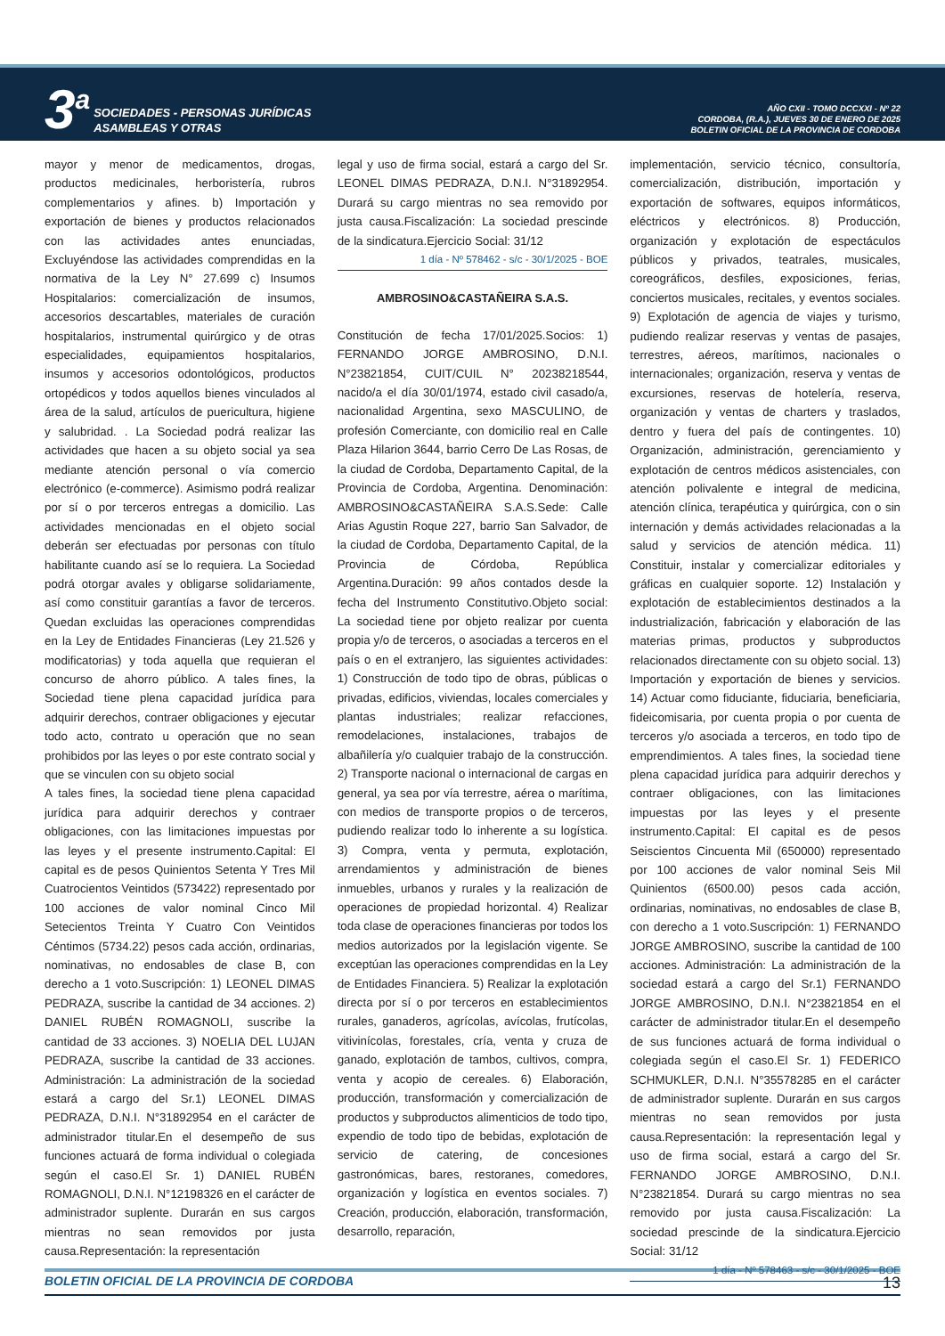3<sup>a</sup>
SOCIEDADES - PERSONAS JURÍDICAS
ASAMBLEAS Y OTRAS
AÑO CXII - TOMO DCCXXI - Nº 22
CORDOBA, (R.A.), JUEVES 30 DE ENERO DE 2025
BOLETIN OFICIAL DE LA PROVINCIA DE CORDOBA
mayor y menor de medicamentos, drogas, productos medicinales, herboristería, rubros complementarios y afines. b) Importación y exportación de bienes y productos relacionados con las actividades antes enunciadas, Excluyéndose las actividades comprendidas en la normativa de la Ley N° 27.699 c) Insumos Hospitalarios: comercialización de insumos, accesorios descartables, materiales de curación hospitalarios, instrumental quirúrgico y de otras especialidades, equipamientos hospitalarios, insumos y accesorios odontológicos, productos ortopédicos y todos aquellos bienes vinculados al área de la salud, artículos de puericultura, higiene y salubridad. . La Sociedad podrá realizar las actividades que hacen a su objeto social ya sea mediante atención personal o vía comercio electrónico (e-commerce). Asimismo podrá realizar por sí o por terceros entregas a domicilio. Las actividades mencionadas en el objeto social deberán ser efectuadas por personas con título habilitante cuando así se lo requiera. La Sociedad podrá otorgar avales y obligarse solidariamente, así como constituir garantías a favor de terceros. Quedan excluidas las operaciones comprendidas en la Ley de Entidades Financieras (Ley 21.526 y modificatorias) y toda aquella que requieran el concurso de ahorro público. A tales fines, la Sociedad tiene plena capacidad jurídica para adquirir derechos, contraer obligaciones y ejecutar todo acto, contrato u operación que no sean prohibidos por las leyes o por este contrato social y que se vinculen con su objeto social
A tales fines, la sociedad tiene plena capacidad jurídica para adquirir derechos y contraer obligaciones, con las limitaciones impuestas por las leyes y el presente instrumento.Capital: El capital es de pesos Quinientos Setenta Y Tres Mil Cuatrocientos Veintidos (573422) representado por 100 acciones de valor nominal Cinco Mil Setecientos Treinta Y Cuatro Con Veintidos Céntimos (5734.22) pesos cada acción, ordinarias, nominativas, no endosables de clase B, con derecho a 1 voto.Suscripción: 1) LEONEL DIMAS PEDRAZA, suscribe la cantidad de 34 acciones. 2) DANIEL RUBÉN ROMAGNOLI, suscribe la cantidad de 33 acciones. 3) NOELIA DEL LUJAN PEDRAZA, suscribe la cantidad de 33 acciones. Administración: La administración de la sociedad estará a cargo del Sr.1) LEONEL DIMAS PEDRAZA, D.N.I. N°31892954 en el carácter de administrador titular.En el desempeño de sus funciones actuará de forma individual o colegiada según el caso.El Sr. 1) DANIEL RUBÉN ROMAGNOLI, D.N.I. N°12198326 en el carácter de administrador suplente. Durarán en sus cargos mientras no sean removidos por justa causa.Representación: la representación
legal y uso de firma social, estará a cargo del Sr. LEONEL DIMAS PEDRAZA, D.N.I. N°31892954. Durará su cargo mientras no sea removido por justa causa.Fiscalización: La sociedad prescinde de la sindicatura.Ejercicio Social: 31/12
1 día - Nº 578462 - s/c - 30/1/2025 - BOE
AMBROSINO&CASTAÑEIRA S.A.S.
Constitución de fecha 17/01/2025.Socios: 1) FERNANDO JORGE AMBROSINO, D.N.I. N°23821854, CUIT/CUIL N° 20238218544, nacido/a el día 30/01/1974, estado civil casado/a, nacionalidad Argentina, sexo MASCULINO, de profesión Comerciante, con domicilio real en Calle Plaza Hilarion 3644, barrio Cerro De Las Rosas, de la ciudad de Cordoba, Departamento Capital, de la Provincia de Cordoba, Argentina. Denominación: AMBROSINO&CASTAÑEIRA S.A.S.Sede: Calle Arias Agustin Roque 227, barrio San Salvador, de la ciudad de Cordoba, Departamento Capital, de la Provincia de Córdoba, República Argentina.Duración: 99 años contados desde la fecha del Instrumento Constitutivo.Objeto social: La sociedad tiene por objeto realizar por cuenta propia y/o de terceros, o asociadas a terceros en el país o en el extranjero, las siguientes actividades: 1) Construcción de todo tipo de obras, públicas o privadas, edificios, viviendas, locales comerciales y plantas industriales; realizar refacciones, remodelaciones, instalaciones, trabajos de albañilería y/o cualquier trabajo de la construcción. 2) Transporte nacional o internacional de cargas en general, ya sea por vía terrestre, aérea o marítima, con medios de transporte propios o de terceros, pudiendo realizar todo lo inherente a su logística. 3) Compra, venta y permuta, explotación, arrendamientos y administración de bienes inmuebles, urbanos y rurales y la realización de operaciones de propiedad horizontal. 4) Realizar toda clase de operaciones financieras por todos los medios autorizados por la legislación vigente. Se exceptúan las operaciones comprendidas en la Ley de Entidades Financiera. 5) Realizar la explotación directa por sí o por terceros en establecimientos rurales, ganaderos, agrícolas, avícolas, frutícolas, vitivinícolas, forestales, cría, venta y cruza de ganado, explotación de tambos, cultivos, compra, venta y acopio de cereales. 6) Elaboración, producción, transformación y comercialización de productos y subproductos alimenticios de todo tipo, expendio de todo tipo de bebidas, explotación de servicio de catering, de concesiones gastronómicas, bares, restoranes, comedores, organización y logística en eventos sociales. 7) Creación, producción, elaboración, transformación, desarrollo, reparación,
implementación, servicio técnico, consultoría, comercialización, distribución, importación y exportación de softwares, equipos informáticos, eléctricos y electrónicos. 8) Producción, organización y explotación de espectáculos públicos y privados, teatrales, musicales, coreográficos, desfiles, exposiciones, ferias, conciertos musicales, recitales, y eventos sociales. 9) Explotación de agencia de viajes y turismo, pudiendo realizar reservas y ventas de pasajes, terrestres, aéreos, marítimos, nacionales o internacionales; organización, reserva y ventas de excursiones, reservas de hotelería, reserva, organización y ventas de charters y traslados, dentro y fuera del país de contingentes. 10) Organización, administración, gerenciamiento y explotación de centros médicos asistenciales, con atención polivalente e integral de medicina, atención clínica, terapéutica y quirúrgica, con o sin internación y demás actividades relacionadas a la salud y servicios de atención médica. 11) Constituir, instalar y comercializar editoriales y gráficas en cualquier soporte. 12) Instalación y explotación de establecimientos destinados a la industrialización, fabricación y elaboración de las materias primas, productos y subproductos relacionados directamente con su objeto social. 13) Importación y exportación de bienes y servicios. 14) Actuar como fiduciante, fiduciaria, beneficiaria, fideicomisaria, por cuenta propia o por cuenta de terceros y/o asociada a terceros, en todo tipo de emprendimientos. A tales fines, la sociedad tiene plena capacidad jurídica para adquirir derechos y contraer obligaciones, con las limitaciones impuestas por las leyes y el presente instrumento.Capital: El capital es de pesos Seiscientos Cincuenta Mil (650000) representado por 100 acciones de valor nominal Seis Mil Quinientos (6500.00) pesos cada acción, ordinarias, nominativas, no endosables de clase B, con derecho a 1 voto.Suscripción: 1) FERNANDO JORGE AMBROSINO, suscribe la cantidad de 100 acciones. Administración: La administración de la sociedad estará a cargo del Sr.1) FERNANDO JORGE AMBROSINO, D.N.I. N°23821854 en el carácter de administrador titular.En el desempeño de sus funciones actuará de forma individual o colegiada según el caso.El Sr. 1) FEDERICO SCHMUKLER, D.N.I. N°35578285 en el carácter de administrador suplente. Durarán en sus cargos mientras no sean removidos por justa causa.Representación: la representación legal y uso de firma social, estará a cargo del Sr. FERNANDO JORGE AMBROSINO, D.N.I. N°23821854. Durará su cargo mientras no sea removido por justa causa.Fiscalización: La sociedad prescinde de la sindicatura.Ejercicio Social: 31/12
1 día - Nº 578463 - s/c - 30/1/2025 - BOE
BOLETIN OFICIAL DE LA PROVINCIA DE CORDOBA 13